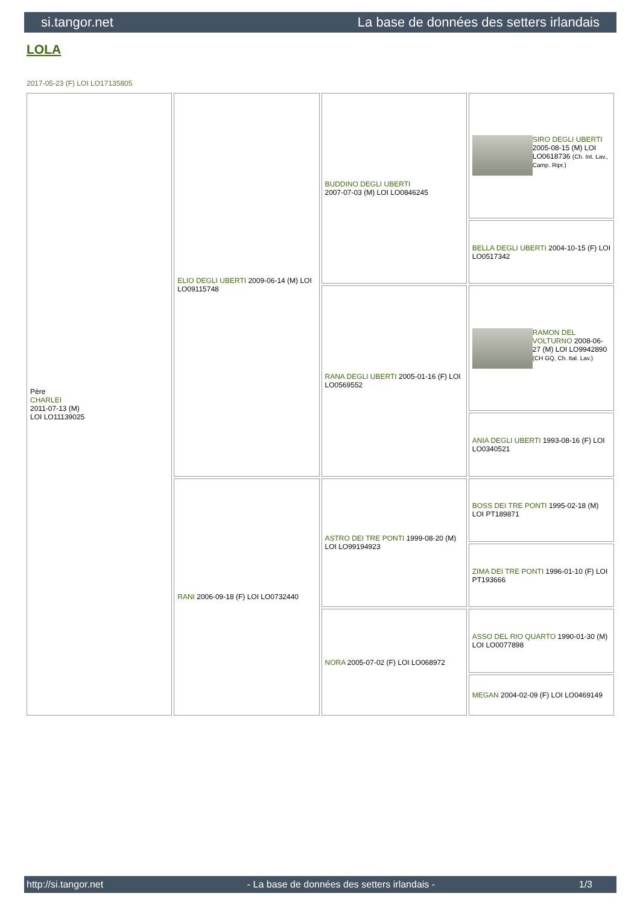si.tangor.net La base de données des setters irlandais
LOLA
2017-05-23 (F) LOI LO17135805
| Père CHARLEI 2011-07-13 (M) LOI LO11139025 | ELIO DEGLI UBERTI 2009-06-14 (M) LOI LO09115748 | BUDDINO DEGLI UBERTI 2007-07-03 (M) LOI LO0846245 | SIRO DEGLI UBERTI 2005-08-15 (M) LOI LO0618736 (Ch. Int. Lav., Camp. Ripr.) |
| | | | BELLA DEGLI UBERTI 2004-10-15 (F) LOI LO0517342 |
| | | RANA DEGLI UBERTI 2005-01-16 (F) LOI LO0569552 | RAMON DEL VOLTURNO 2008-06-27 (M) LOI LO9942890 (CH GQ, Ch. Ital. Lav.) |
| | | | ANIA DEGLI UBERTI 1993-08-16 (F) LOI LO0340521 |
| | RANI 2006-09-18 (F) LOI LO0732440 | ASTRO DEI TRE PONTI 1999-08-20 (M) LOI LO99194923 | BOSS DEI TRE PONTI 1995-02-18 (M) LOI PT189871 |
| | | | ZIMA DEI TRE PONTI 1996-01-10 (F) LOI PT193666 |
| | | NORA 2005-07-02 (F) LOI LO068972 | ASSO DEL RIO QUARTO 1990-01-30 (M) LOI LO0077898 |
| | | | MEGAN 2004-02-09 (F) LOI LO0469149 |
http://si.tangor.net - La base de données des setters irlandais - 1/3